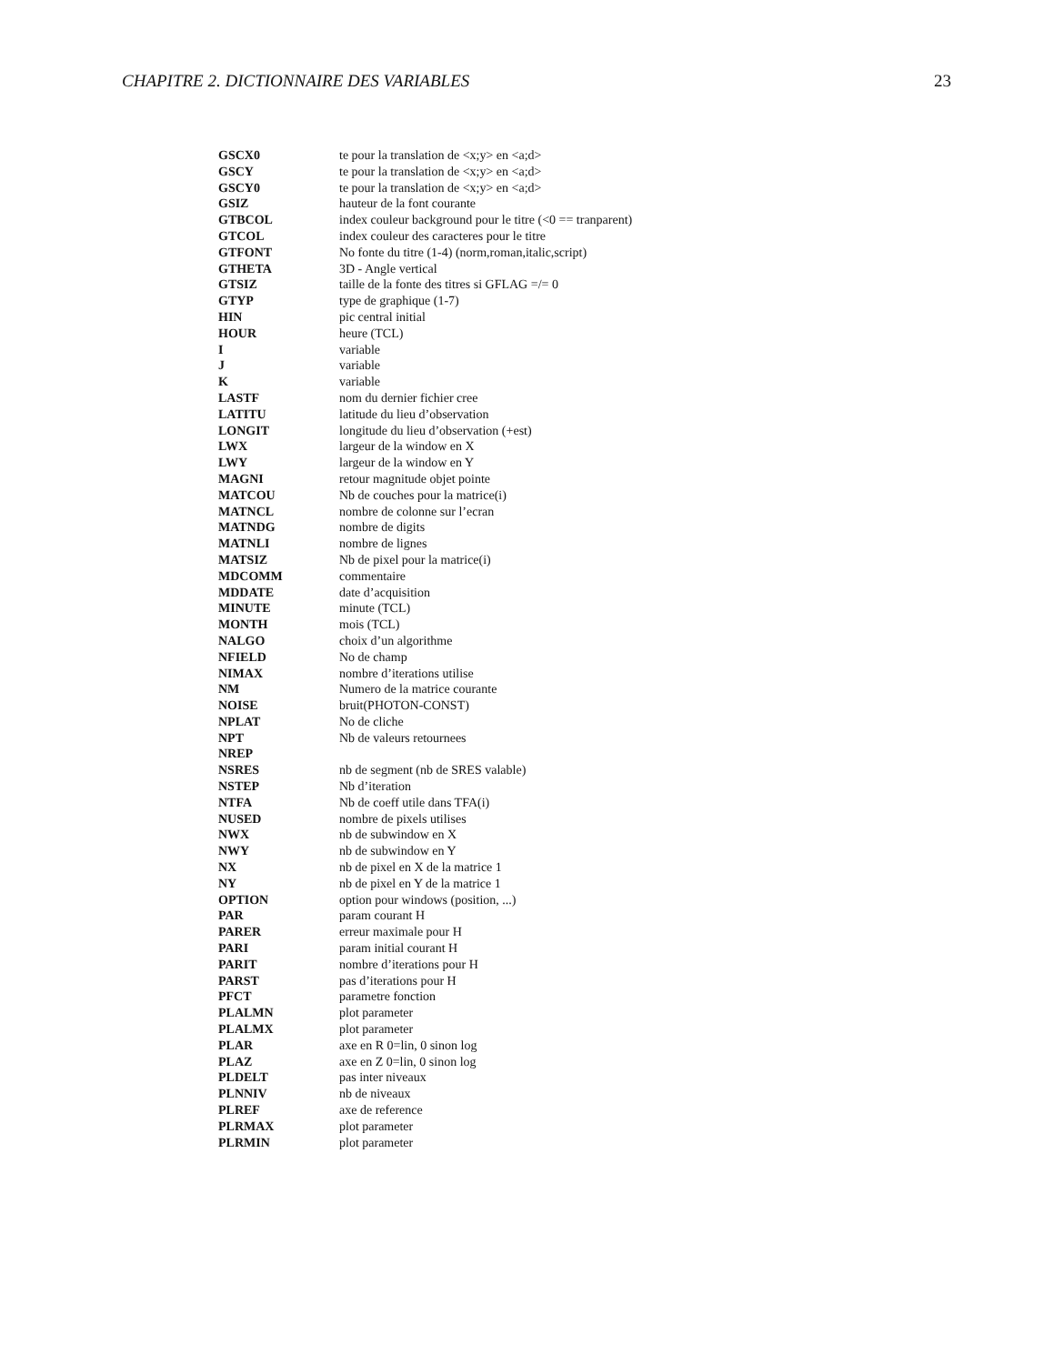CHAPITRE 2. DICTIONNAIRE DES VARIABLES 23
| GSCX0 | te pour la translation de <x;y> en <a;d> |
| GSCY | te pour la translation de <x;y> en <a;d> |
| GSCY0 | te pour la translation de <x;y> en <a;d> |
| GSIZ | hauteur de la font courante |
| GTBCOL | index couleur background pour le titre (<0 == tranparent) |
| GTCOL | index couleur des caracteres pour le titre |
| GTFONT | No fonte du titre (1-4) (norm,roman,italic,script) |
| GTHETA | 3D - Angle vertical |
| GTSIZ | taille de la fonte des titres si GFLAG =/= 0 |
| GTYP | type de graphique (1-7) |
| HIN | pic central initial |
| HOUR | heure (TCL) |
| I | variable |
| J | variable |
| K | variable |
| LASTF | nom du dernier fichier cree |
| LATITU | latitude du lieu d’observation |
| LONGIT | longitude du lieu d’observation (+est) |
| LWX | largeur de la window en X |
| LWY | largeur de la window en Y |
| MAGNI | retour magnitude objet pointe |
| MATCOU | Nb de couches pour la matrice(i) |
| MATNCL | nombre de colonne sur l’ecran |
| MATNDG | nombre de digits |
| MATNLI | nombre de lignes |
| MATSIZ | Nb de pixel pour la matrice(i) |
| MDCOMM | commentaire |
| MDDATE | date d’acquisition |
| MINUTE | minute (TCL) |
| MONTH | mois (TCL) |
| NALGO | choix d’un algorithme |
| NFIELD | No de champ |
| NIMAX | nombre d’iterations utilise |
| NM | Numero de la matrice courante |
| NOISE | bruit(PHOTON-CONST) |
| NPLAT | No de cliche |
| NPT | Nb de valeurs retournees |
| NREP | |
| NSRES | nb de segment (nb de SRES valable) |
| NSTEP | Nb d’iteration |
| NTFA | Nb de coeff utile dans TFA(i) |
| NUSED | nombre de pixels utilises |
| NWX | nb de subwindow en X |
| NWY | nb de subwindow en Y |
| NX | nb de pixel en X de la matrice 1 |
| NY | nb de pixel en Y de la matrice 1 |
| OPTION | option pour windows (position, ...) |
| PAR | param courant H |
| PARER | erreur maximale pour H |
| PARI | param initial courant H |
| PARIT | nombre d’iterations pour H |
| PARST | pas d’iterations pour H |
| PFCT | parametre fonction |
| PLALMN | plot parameter |
| PLALMX | plot parameter |
| PLAR | axe en R 0=lin, 0 sinon log |
| PLAZ | axe en Z 0=lin, 0 sinon log |
| PLDELT | pas inter niveaux |
| PLNNIV | nb de niveaux |
| PLREF | axe de reference |
| PLRMAX | plot parameter |
| PLRMIN | plot parameter |